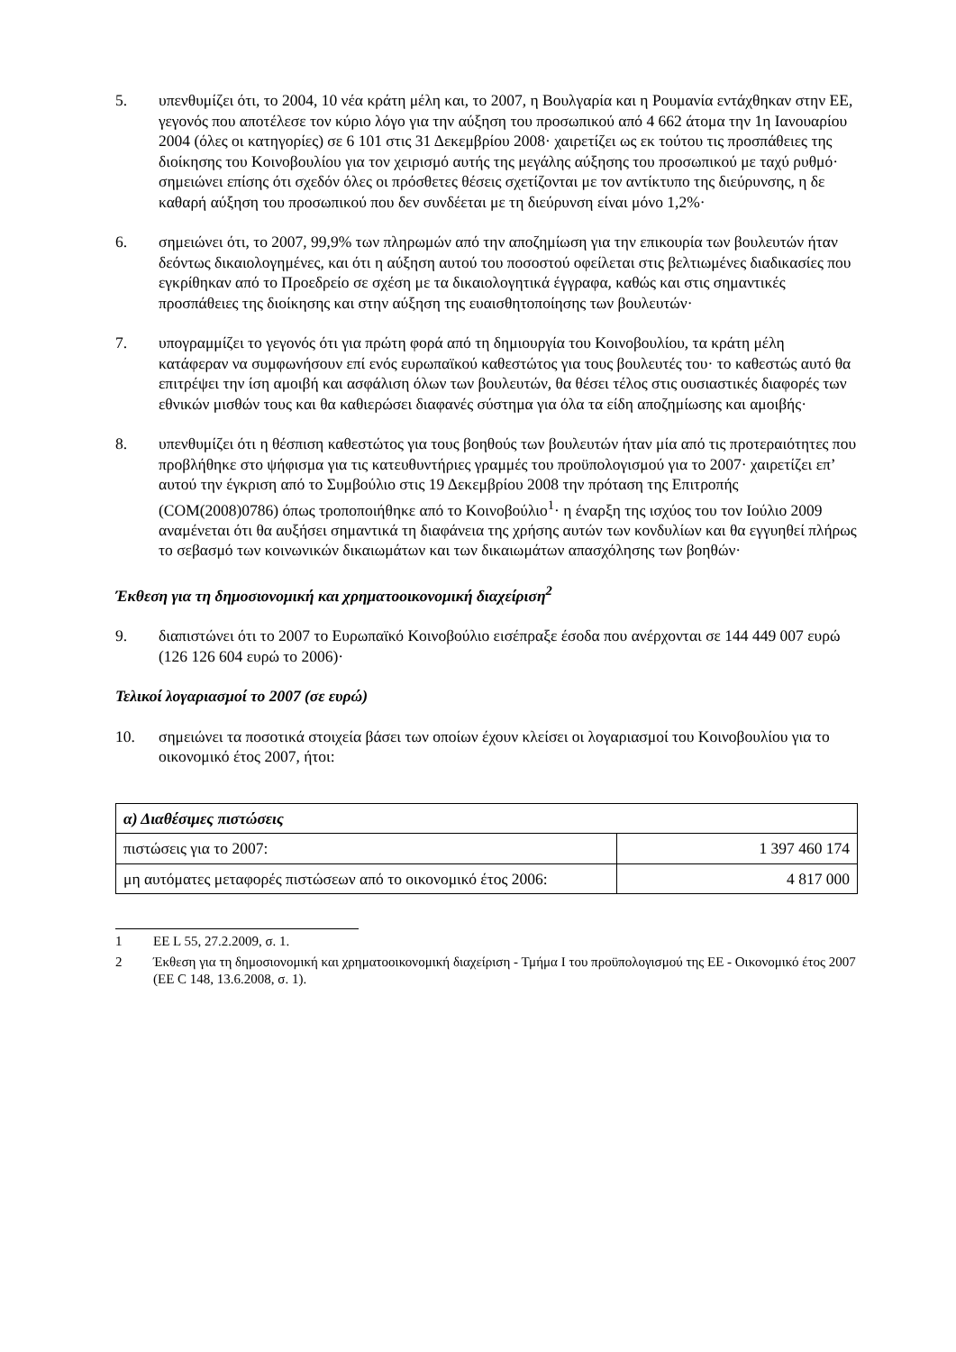5. υπενθυμίζει ότι, το 2004, 10 νέα κράτη μέλη και, το 2007, η Βουλγαρία και η Ρουμανία εντάχθηκαν στην ΕΕ, γεγονός που αποτέλεσε τον κύριο λόγο για την αύξηση του προσωπικού από 4 662 άτομα την 1η Ιανουαρίου 2004 (όλες οι κατηγορίες) σε 6 101 στις 31 Δεκεμβρίου 2008· χαιρετίζει ως εκ τούτου τις προσπάθειες της διοίκησης του Κοινοβουλίου για τον χειρισμό αυτής της μεγάλης αύξησης του προσωπικού με ταχύ ρυθμό· σημειώνει επίσης ότι σχεδόν όλες οι πρόσθετες θέσεις σχετίζονται με τον αντίκτυπο της διεύρυνσης, η δε καθαρή αύξηση του προσωπικού που δεν συνδέεται με τη διεύρυνση είναι μόνο 1,2%·
6. σημειώνει ότι, το 2007, 99,9% των πληρωμών από την αποζημίωση για την επικουρία των βουλευτών ήταν δεόντως δικαιολογημένες, και ότι η αύξηση αυτού του ποσοστού οφείλεται στις βελτιωμένες διαδικασίες που εγκρίθηκαν από το Προεδρείο σε σχέση με τα δικαιολογητικά έγγραφα, καθώς και στις σημαντικές προσπάθειες της διοίκησης και στην αύξηση της ευαισθητοποίησης των βουλευτών·
7. υπογραμμίζει το γεγονός ότι για πρώτη φορά από τη δημιουργία του Κοινοβουλίου, τα κράτη μέλη κατάφεραν να συμφωνήσουν επί ενός ευρωπαϊκού καθεστώτος για τους βουλευτές του· το καθεστώς αυτό θα επιτρέψει την ίση αμοιβή και ασφάλιση όλων των βουλευτών, θα θέσει τέλος στις ουσιαστικές διαφορές των εθνικών μισθών τους και θα καθιερώσει διαφανές σύστημα για όλα τα είδη αποζημίωσης και αμοιβής·
8. υπενθυμίζει ότι η θέσπιση καθεστώτος για τους βοηθούς των βουλευτών ήταν μία από τις προτεραιότητες που προβλήθηκε στο ψήφισμα για τις κατευθυντήριες γραμμές του προϋπολογισμού για το 2007· χαιρετίζει επ’ αυτού την έγκριση από το Συμβούλιο στις 19 Δεκεμβρίου 2008 την πρόταση της Επιτροπής (COM(2008)0786) όπως τροποποιήθηκε από το Κοινοβούλιο<sup>1</sup>· η έναρξη της ισχύος του τον Ιούλιο 2009 αναμένεται ότι θα αυξήσει σημαντικά τη διαφάνεια της χρήσης αυτών των κονδυλίων και θα εγγυηθεί πλήρως το σεβασμό των κοινωνικών δικαιωμάτων και των δικαιωμάτων απασχόλησης των βοηθών·
Έκθεση για τη δημοσιονομική και χρηματοοικονομική διαχείριση<sup>2</sup>
9. διαπιστώνει ότι το 2007 το Ευρωπαϊκό Κοινοβούλιο εισέπραξε έσοδα που ανέρχονται σε 144 449 007 ευρώ (126 126 604 ευρώ το 2006)·
Τελικοί λογαριασμοί το 2007 (σε ευρώ)
10. σημειώνει τα ποσοτικά στοιχεία βάσει των οποίων έχουν κλείσει οι λογαριασμοί του Κοινοβουλίου για το οικονομικό έτος 2007, ήτοι:
| α) Διαθέσιμες πιστώσεις | |
| --- | --- |
| πιστώσεις για το 2007: | 1 397 460 174 |
| μη αυτόματες μεταφορές πιστώσεων από το οικονομικό έτος 2006: | 4 817 000 |
1 ΕΕ L 55, 27.2.2009, σ. 1.
2 Έκθεση για τη δημοσιονομική και χρηματοοικονομική διαχείριση - Τμήμα Ι του προϋπολογισμού της ΕΕ - Οικονομικό έτος 2007 (ΕΕ C 148, 13.6.2008, σ. 1).